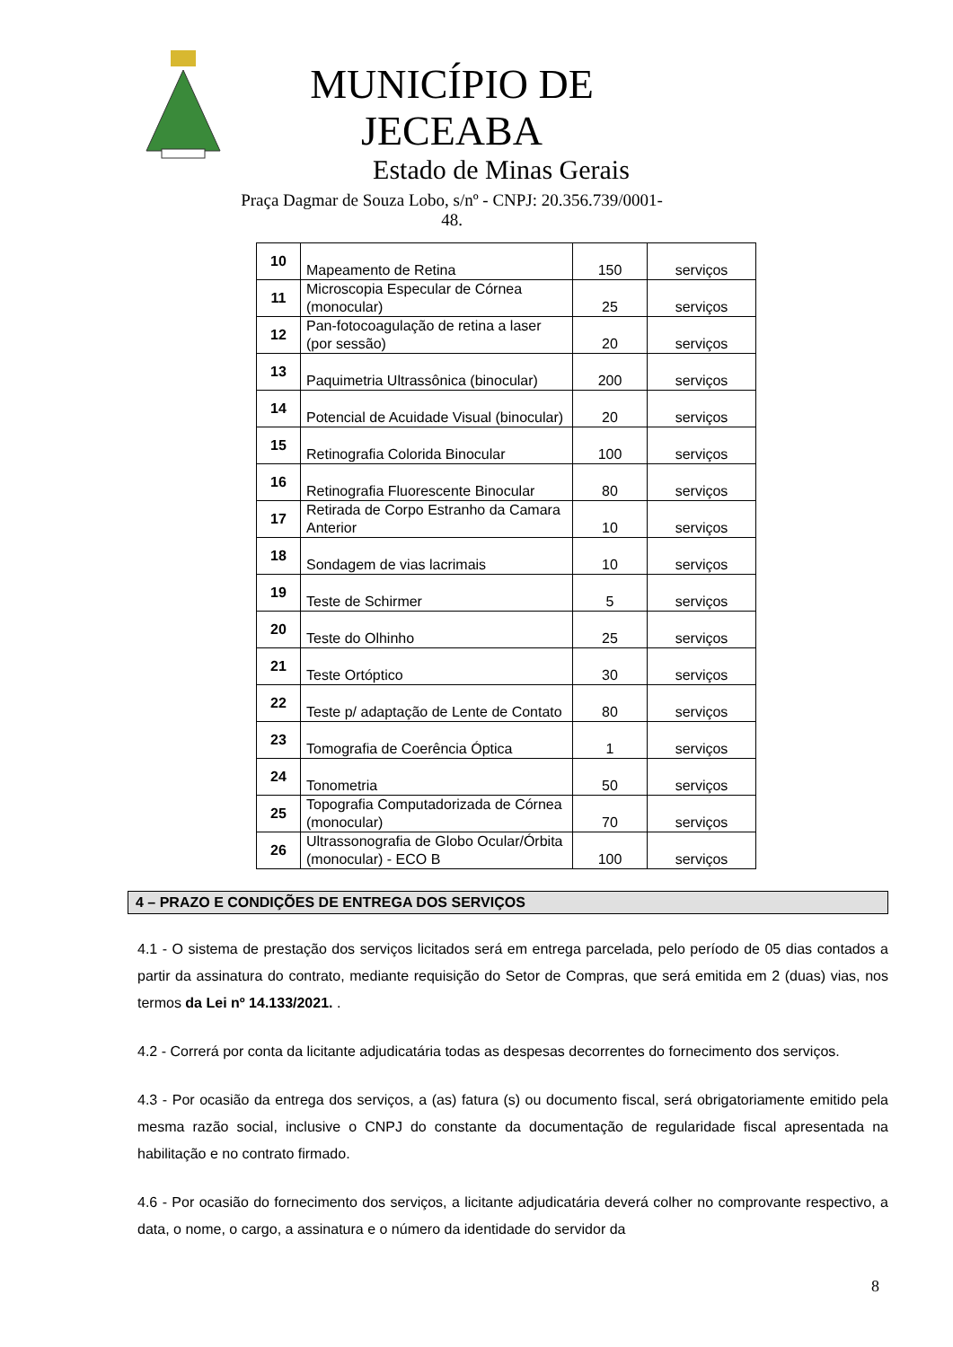MUNICÍPIO DE JECEABA
Estado de Minas Gerais
Praça Dagmar de Souza Lobo, s/nº - CNPJ: 20.356.739/0001-48.
| 10 | Mapeamento de Retina | 150 | serviços |
| 11 | Microscopia Especular de Córnea (monocular) | 25 | serviços |
| 12 | Pan-fotocoagulação de retina a laser (por sessão) | 20 | serviços |
| 13 | Paquimetria Ultrassônica (binocular) | 200 | serviços |
| 14 | Potencial de Acuidade Visual (binocular) | 20 | serviços |
| 15 | Retinografia Colorida Binocular | 100 | serviços |
| 16 | Retinografia Fluorescente Binocular | 80 | serviços |
| 17 | Retirada de Corpo Estranho da Camara Anterior | 10 | serviços |
| 18 | Sondagem de vias lacrimais | 10 | serviços |
| 19 | Teste de Schirmer | 5 | serviços |
| 20 | Teste do Olhinho | 25 | serviços |
| 21 | Teste Ortóptico | 30 | serviços |
| 22 | Teste p/ adaptação de Lente de Contato | 80 | serviços |
| 23 | Tomografia de Coerência Óptica | 1 | serviços |
| 24 | Tonometria | 50 | serviços |
| 25 | Topografia Computadorizada de Córnea (monocular) | 70 | serviços |
| 26 | Ultrassonografia de Globo Ocular/Órbita (monocular) - ECO B | 100 | serviços |
4 – PRAZO E CONDIÇÕES DE ENTREGA DOS SERVIÇOS
4.1 - O sistema de prestação dos serviços licitados será em entrega parcelada, pelo período de 05 dias contados a partir da assinatura do contrato, mediante requisição do Setor de Compras, que será emitida em 2 (duas) vias, nos termos da Lei nº 14.133/2021. .
4.2 - Correrá por conta da licitante adjudicatária todas as despesas decorrentes do fornecimento dos serviços.
4.3 - Por ocasião da entrega dos serviços, a (as) fatura (s) ou documento fiscal, será obrigatoriamente emitido pela mesma razão social, inclusive o CNPJ do constante da documentação de regularidade fiscal apresentada na habilitação e no contrato firmado.
4.6 - Por ocasião do fornecimento dos serviços, a licitante adjudicatária deverá colher no comprovante respectivo, a data, o nome, o cargo, a assinatura e o número da identidade do servidor da
8